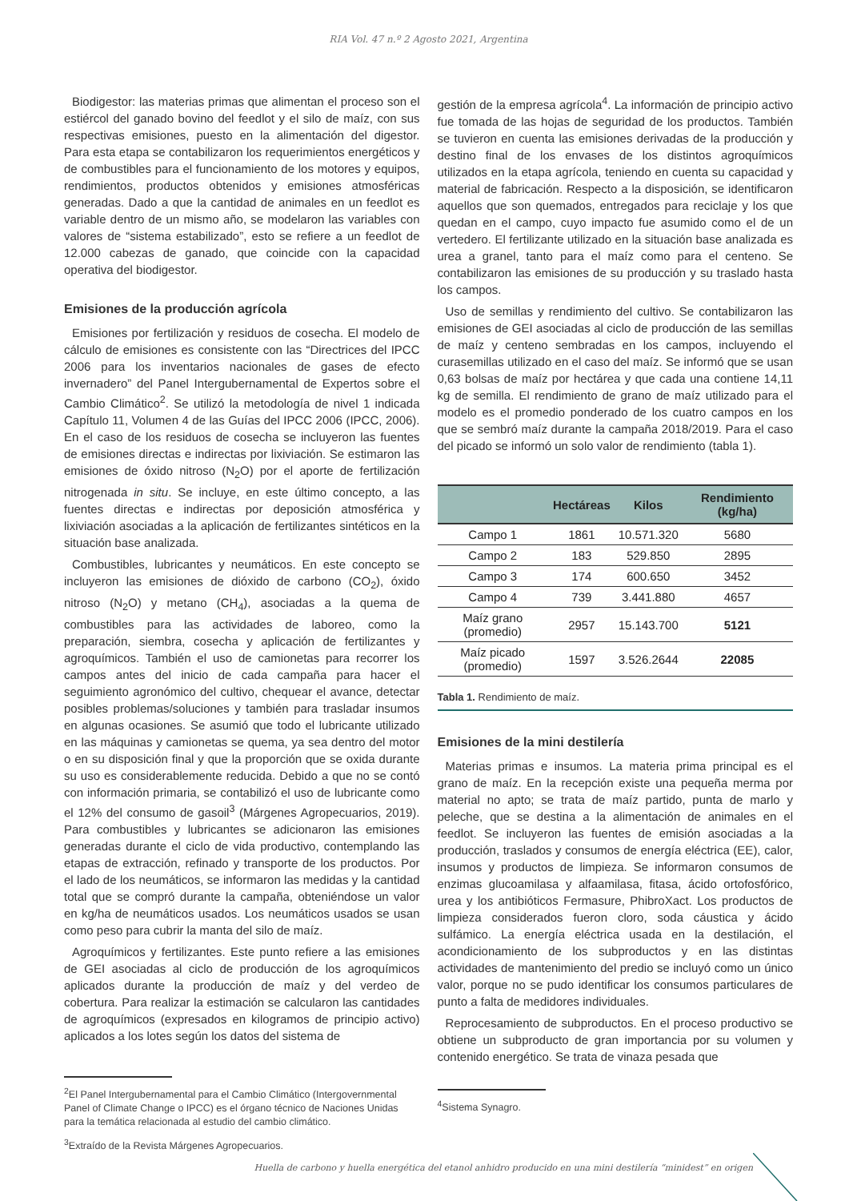RIA Vol. 47 n.º 2 Agosto 2021, Argentina
Biodigestor: las materias primas que alimentan el proceso son el estiércol del ganado bovino del feedlot y el silo de maíz, con sus respectivas emisiones, puesto en la alimentación del digestor. Para esta etapa se contabilizaron los requerimientos energéticos y de combustibles para el funcionamiento de los motores y equipos, rendimientos, productos obtenidos y emisiones atmosféricas generadas. Dado a que la cantidad de animales en un feedlot es variable dentro de un mismo año, se modelaron las variables con valores de “sistema estabilizado”, esto se refiere a un feedlot de 12.000 cabezas de ganado, que coincide con la capacidad operativa del biodigestor.
Emisiones de la producción agrícola
Emisiones por fertilización y residuos de cosecha. El modelo de cálculo de emisiones es consistente con las “Directrices del IPCC 2006 para los inventarios nacionales de gases de efecto invernadero” del Panel Intergubernamental de Expertos sobre el Cambio Climático<sup>2</sup>. Se utilizó la metodología de nivel 1 indicada Capítulo 11, Volumen 4 de las Guías del IPCC 2006 (IPCC, 2006). En el caso de los residuos de cosecha se incluyeron las fuentes de emisiones directas e indirectas por lixiviación. Se estimaron las emisiones de óxido nitroso (N<sub>2</sub>O) por el aporte de fertilización nitrogenada in situ. Se incluye, en este último concepto, a las fuentes directas e indirectas por deposición atmosférica y lixiviación asociadas a la aplicación de fertilizantes sintéticos en la situación base analizada.
Combustibles, lubricantes y neumáticos. En este concepto se incluyeron las emisiones de dióxido de carbono (CO<sub>2</sub>), óxido nitroso (N<sub>2</sub>O) y metano (CH<sub>4</sub>), asociadas a la quema de combustibles para las actividades de laboreo, como la preparación, siembra, cosecha y aplicación de fertilizantes y agroquímicos. También el uso de camionetas para recorrer los campos antes del inicio de cada campaña para hacer el seguimiento agronómico del cultivo, chequear el avance, detectar posibles problemas/soluciones y también para trasladar insumos en algunas ocasiones. Se asumió que todo el lubricante utilizado en las máquinas y camionetas se quema, ya sea dentro del motor o en su disposición final y que la proporción que se oxida durante su uso es considerablemente reducida. Debido a que no se contó con información primaria, se contabilizó el uso de lubricante como el 12% del consumo de gasoil<sup>3</sup> (Márgenes Agropecuarios, 2019). Para combustibles y lubricantes se adicionaron las emisiones generadas durante el ciclo de vida productivo, contemplando las etapas de extracción, refinado y transporte de los productos. Por el lado de los neumáticos, se informaron las medidas y la cantidad total que se compró durante la campaña, obteniéndose un valor en kg/ha de neumáticos usados. Los neumáticos usados se usan como peso para cubrir la manta del silo de maíz.
Agroquímicos y fertilizantes. Este punto refiere a las emisiones de GEI asociadas al ciclo de producción de los agroquímicos aplicados durante la producción de maíz y del verdeo de cobertura. Para realizar la estimación se calcularon las cantidades de agroquímicos (expresados en kilogramos de principio activo) aplicados a los lotes según los datos del sistema de
<sup>2</sup> El Panel Intergubernamental para el Cambio Climático (Intergovernmental Panel of Climate Change o IPCC) es el órgano técnico de Naciones Unidas para la temática relacionada al estudio del cambio climático.
<sup>3</sup> Extraído de la Revista Márgenes Agropecuarios.
gestión de la empresa agrícola<sup>4</sup>. La información de principio activo fue tomada de las hojas de seguridad de los productos. También se tuvieron en cuenta las emisiones derivadas de la producción y destino final de los envases de los distintos agroquímicos utilizados en la etapa agrícola, teniendo en cuenta su capacidad y material de fabricación. Respecto a la disposición, se identificaron aquellos que son quemados, entregados para reciclaje y los que quedan en el campo, cuyo impacto fue asumido como el de un vertedero. El fertilizante utilizado en la situación base analizada es urea a granel, tanto para el maíz como para el centeno. Se contabilizaron las emisiones de su producción y su traslado hasta los campos.
Uso de semillas y rendimiento del cultivo. Se contabilizaron las emisiones de GEI asociadas al ciclo de producción de las semillas de maíz y centeno sembradas en los campos, incluyendo el curasemillas utilizado en el caso del maíz. Se informó que se usan 0,63 bolsas de maíz por hectárea y que cada una contiene 14,11 kg de semilla. El rendimiento de grano de maíz utilizado para el modelo es el promedio ponderado de los cuatro campos en los que se sembró maíz durante la campaña 2018/2019. Para el caso del picado se informó un solo valor de rendimiento (tabla 1).
| | Hectáreas | Kilos | Rendimiento (kg/ha) |
| --- | --- | --- | --- |
| Campo 1 | 1861 | 10.571.320 | 5680 |
| Campo 2 | 183 | 529.850 | 2895 |
| Campo 3 | 174 | 600.650 | 3452 |
| Campo 4 | 739 | 3.441.880 | 4657 |
| Maíz grano (promedio) | 2957 | 15.143.700 | 5121 |
| Maíz picado (promedio) | 1597 | 3.526.2644 | 22085 |
Tabla 1. Rendimiento de maíz.
Emisiones de la mini destilería
Materias primas e insumos. La materia prima principal es el grano de maíz. En la recepción existe una pequeña merma por material no apto; se trata de maíz partido, punta de marlo y peleche, que se destina a la alimentación de animales en el feedlot. Se incluyeron las fuentes de emisión asociadas a la producción, traslados y consumos de energía eléctrica (EE), calor, insumos y productos de limpieza. Se informaron consumos de enzimas glucoamilasa y alfaamilasa, fitasa, ácido ortofosfórico, urea y los antibióticos Fermasure, PhibroXact. Los productos de limpieza considerados fueron cloro, soda cáustica y ácido sulfámico. La energía eléctrica usada en la destilación, el acondicionamiento de los subproductos y en las distintas actividades de mantenimiento del predio se incluyó como un único valor, porque no se pudo identificar los consumos particulares de punto a falta de medidores individuales.
Reprocesamiento de subproductos. En el proceso productivo se obtiene un subproducto de gran importancia por su volumen y contenido energético. Se trata de vinaza pesada que
<sup>4</sup> Sistema Synagro.
Huella de carbono y huella energética del etanol anhidro producido en una mini destilería “minidest” en origen